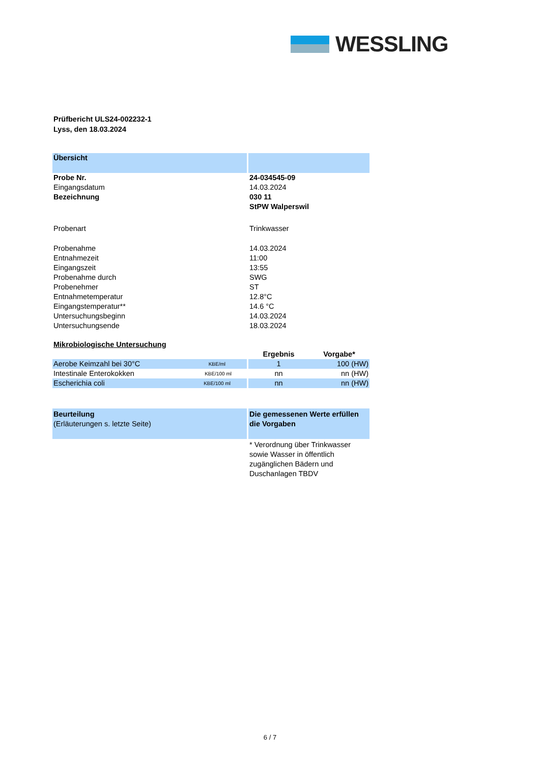WESSLING
Prüfbericht ULS24-002232-1
Lyss, den 18.03.2024
| Übersicht | | |
| Probe Nr. | 24-034545-09 | |
| Eingangsdatum | 14.03.2024 | |
| Bezeichnung | 030 11 StPW Walperswil | |
| Probenart | Trinkwasser | |
| Probenahme | 14.03.2024 | |
| Entnahmezeit | 11:00 | |
| Eingangszeit | 13:55 | |
| Probenahme durch | SWG | |
| Probenehmer | ST | |
| Entnahmetemperatur | 12.8°C | |
| Eingangstemperatur** | 14.6 °C | |
| Untersuchungsbeginn | 14.03.2024 | |
| Untersuchungsende | 18.03.2024 | |
| Mikrobiologische Untersuchung | | |
| | Ergebnis | Vorgabe* |
| Aerobe Keimzahl bei 30°C KBE/ml | 1 | 100 (HW) |
| Intestinale Enterokokken KBE/100 ml | nn | nn (HW) |
| Escherichia coli KBE/100 ml | nn | nn (HW) |
| Beurteilung (Erläuterungen s. letzte Seite) | Die gemessenen Werte erfüllen die Vorgaben | |
| | * Verordnung über Trinkwasser sowie Wasser in öffentlich zugänglichen Bädern und Duschanlagen TBDV | |
6 / 7